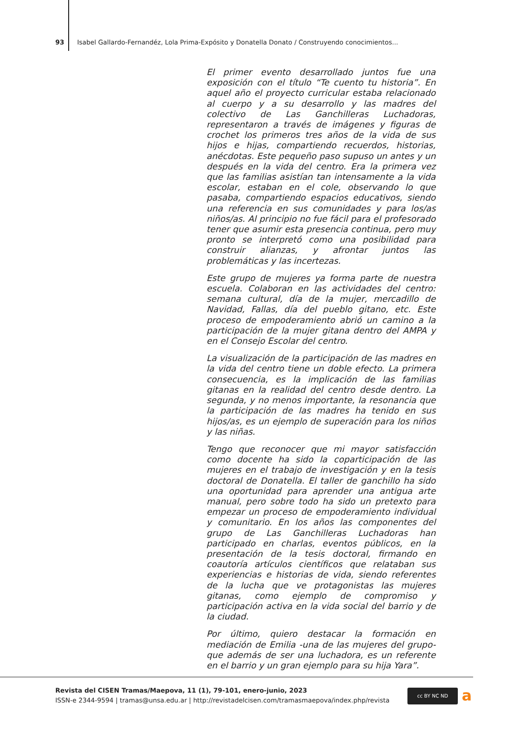93 Isabel Gallardo-Fernandéz, Lola Prima-Expósito y Donatella Donato / Construyendo conocimientos...
El primer evento desarrollado juntos fue una exposición con el título “Te cuento tu historia”. En aquel año el proyecto curricular estaba relacionado al cuerpo y a su desarrollo y las madres del colectivo de Las Ganchilleras Luchadoras, representaron a través de imágenes y figuras de crochet los primeros tres años de la vida de sus hijos e hijas, compartiendo recuerdos, historias, anécdotas. Este pequeño paso supuso un antes y un después en la vida del centro. Era la primera vez que las familias asistían tan intensamente a la vida escolar, estaban en el cole, observando lo que pasaba, compartiendo espacios educativos, siendo una referencia en sus comunidades y para los/as niños/as. Al principio no fue fácil para el profesorado tener que asumir esta presencia continua, pero muy pronto se interpretó como una posibilidad para construir alianzas, y afrontar juntos las problemáticas y las incertezas.
Este grupo de mujeres ya forma parte de nuestra escuela. Colaboran en las actividades del centro: semana cultural, día de la mujer, mercadillo de Navidad, Fallas, día del pueblo gitano, etc. Este proceso de empoderamiento abrió un camino a la participación de la mujer gitana dentro del AMPA y en el Consejo Escolar del centro.
La visualización de la participación de las madres en la vida del centro tiene un doble efecto. La primera consecuencia, es la implicación de las familias gitanas en la realidad del centro desde dentro. La segunda, y no menos importante, la resonancia que la participación de las madres ha tenido en sus hijos/as, es un ejemplo de superación para los niños y las niñas.
Tengo que reconocer que mi mayor satisfacción como docente ha sido la coparticipación de las mujeres en el trabajo de investigación y en la tesis doctoral de Donatella. El taller de ganchillo ha sido una oportunidad para aprender una antigua arte manual, pero sobre todo ha sido un pretexto para empezar un proceso de empoderamiento individual y comunitario. En los años las componentes del grupo de Las Ganchilleras Luchadoras han participado en charlas, eventos públicos, en la presentación de la tesis doctoral, firmando en coautoría artículos científicos que relataban sus experiencias e historias de vida, siendo referentes de la lucha que ve protagonistas las mujeres gitanas, como ejemplo de compromiso y participación activa en la vida social del barrio y de la ciudad.
Por último, quiero destacar la formación en mediación de Emilia -una de las mujeres del grupo- que además de ser una luchadora, es un referente en el barrio y un gran ejemplo para su hija Yara”.
Revista del CISEN Tramas/Maepova, 11 (1), 79-101, enero-junio, 2023
ISSN-e 2344-9594 | tramas@unsa.edu.ar | http://revistadelcisen.com/tramasmaepova/index.php/revista
cc BY NC ND a